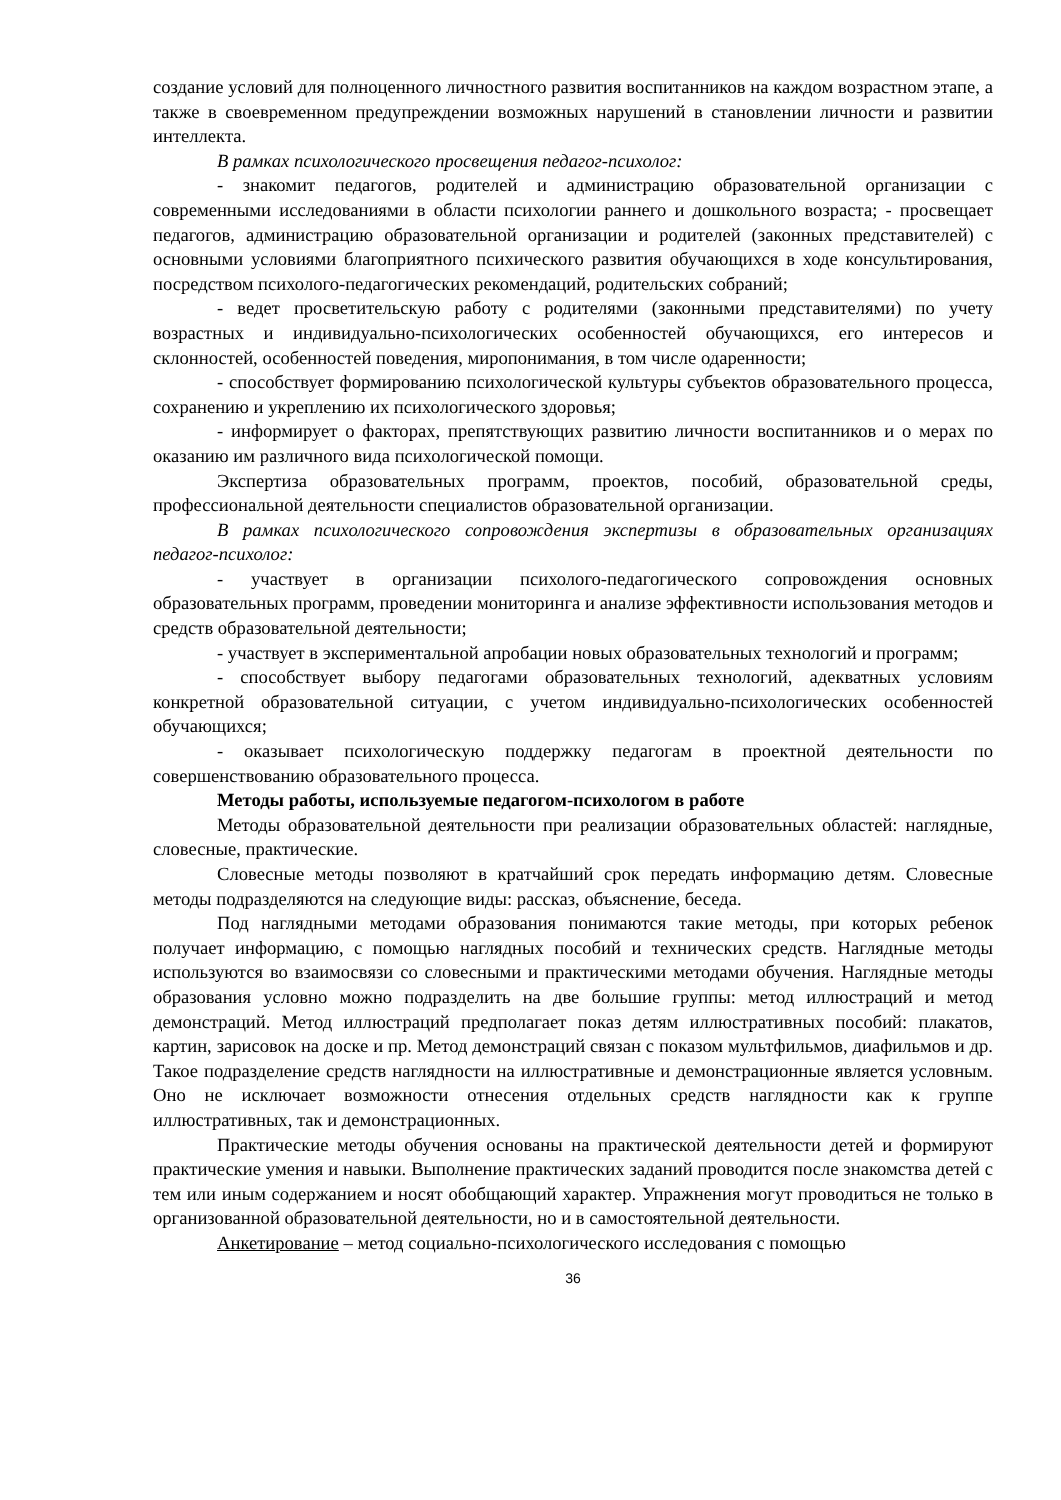создание условий для полноценного личностного развития воспитанников на каждом возрастном этапе, а также в своевременном предупреждении возможных нарушений в становлении личности и развитии интеллекта.
В рамках психологического просвещения педагог-психолог:
- знакомит педагогов, родителей и администрацию образовательной организации с современными исследованиями в области психологии раннего и дошкольного возраста; - просвещает педагогов, администрацию образовательной организации и родителей (законных представителей) с основными условиями благоприятного психического развития обучающихся в ходе консультирования, посредством психолого-педагогических рекомендаций, родительских собраний;
- ведет просветительскую работу с родителями (законными представителями) по учету возрастных и индивидуально-психологических особенностей обучающихся, его интересов и склонностей, особенностей поведения, миропонимания, в том числе одаренности;
- способствует формированию психологической культуры субъектов образовательного процесса, сохранению и укреплению их психологического здоровья;
- информирует о факторах, препятствующих развитию личности воспитанников и о мерах по оказанию им различного вида психологической помощи.
Экспертиза образовательных программ, проектов, пособий, образовательной среды, профессиональной деятельности специалистов образовательной организации.
В рамках психологического сопровождения экспертизы в образовательных организациях педагог-психолог:
- участвует в организации психолого-педагогического сопровождения основных образовательных программ, проведении мониторинга и анализе эффективности использования методов и средств образовательной деятельности;
- участвует в экспериментальной апробации новых образовательных технологий и программ;
- способствует выбору педагогами образовательных технологий, адекватных условиям конкретной образовательной ситуации, с учетом индивидуально-психологических особенностей обучающихся;
- оказывает психологическую поддержку педагогам в проектной деятельности по совершенствованию образовательного процесса.
Методы работы, используемые педагогом-психологом в работе
Методы образовательной деятельности при реализации образовательных областей: наглядные, словесные, практические.
Словесные методы позволяют в кратчайший срок передать информацию детям. Словесные методы подразделяются на следующие виды: рассказ, объяснение, беседа.
Под наглядными методами образования понимаются такие методы, при которых ребенок получает информацию, с помощью наглядных пособий и технических средств. Наглядные методы используются во взаимосвязи со словесными и практическими методами обучения. Наглядные методы образования условно можно подразделить на две большие группы: метод иллюстраций и метод демонстраций. Метод иллюстраций предполагает показ детям иллюстративных пособий: плакатов, картин, зарисовок на доске и пр. Метод демонстраций связан с показом мультфильмов, диафильмов и др. Такое подразделение средств наглядности на иллюстративные и демонстрационные является условным. Оно не исключает возможности отнесения отдельных средств наглядности как к группе иллюстративных, так и демонстрационных.
Практические методы обучения основаны на практической деятельности детей и формируют практические умения и навыки. Выполнение практических заданий проводится после знакомства детей с тем или иным содержанием и носят обобщающий характер. Упражнения могут проводиться не только в организованной образовательной деятельности, но и в самостоятельной деятельности.
Анкетирование – метод социально-психологического исследования с помощью
36